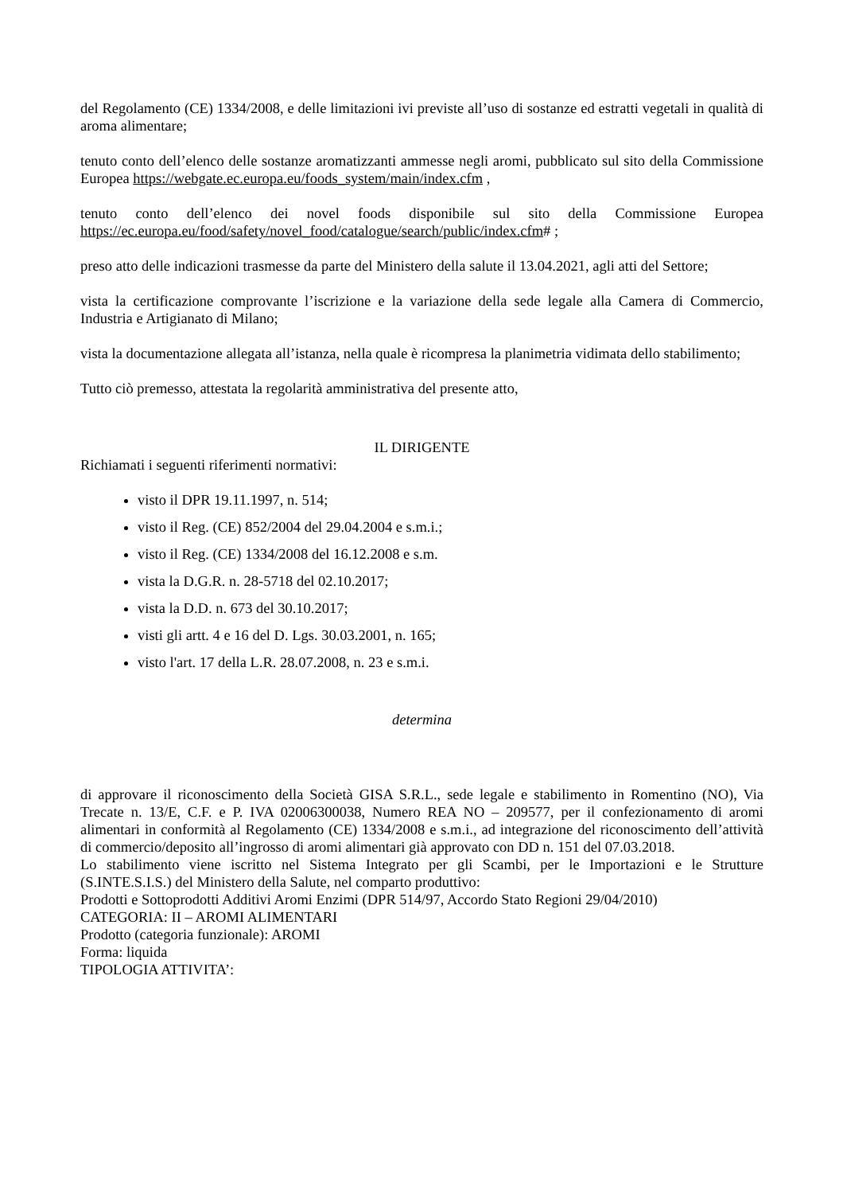del Regolamento (CE) 1334/2008, e delle limitazioni ivi previste all’uso di sostanze ed estratti vegetali in qualità di aroma alimentare;
tenuto conto dell’elenco delle sostanze aromatizzanti ammesse negli aromi, pubblicato sul sito della Commissione Europea https://webgate.ec.europa.eu/foods_system/main/index.cfm ,
tenuto conto dell’elenco dei novel foods disponibile sul sito della Commissione Europea https://ec.europa.eu/food/safety/novel_food/catalogue/search/public/index.cfm# ;
preso atto delle indicazioni trasmesse da parte del Ministero della salute il 13.04.2021, agli atti del Settore;
vista la certificazione comprovante l’iscrizione e la variazione della sede legale alla Camera di Commercio, Industria e Artigianato di Milano;
vista la documentazione allegata all’istanza, nella quale è ricompresa la planimetria vidimata dello stabilimento;
Tutto ciò premesso, attestata la regolarità amministrativa del presente atto,
IL DIRIGENTE
Richiamati i seguenti riferimenti normativi:
visto il DPR 19.11.1997, n. 514;
visto il Reg. (CE) 852/2004 del 29.04.2004 e s.m.i.;
visto il Reg. (CE) 1334/2008 del 16.12.2008 e s.m.
vista la D.G.R. n. 28-5718 del 02.10.2017;
vista la D.D. n. 673 del 30.10.2017;
visti gli artt. 4 e 16 del D. Lgs. 30.03.2001, n. 165;
visto l'art. 17 della L.R. 28.07.2008, n. 23 e s.m.i.
determina
di approvare il riconoscimento della Società GISA S.R.L., sede legale e stabilimento in Romentino (NO), Via Trecate n. 13/E, C.F. e P. IVA 02006300038, Numero REA NO – 209577, per il confezionamento di aromi alimentari in conformità al Regolamento (CE) 1334/2008 e s.m.i., ad integrazione del riconoscimento dell’attività di commercio/deposito all’ingrosso di aromi alimentari già approvato con DD n. 151 del 07.03.2018.
Lo stabilimento viene iscritto nel Sistema Integrato per gli Scambi, per le Importazioni e le Strutture (S.INTE.S.I.S.) del Ministero della Salute, nel comparto produttivo:
Prodotti e Sottoprodotti Additivi Aromi Enzimi (DPR 514/97, Accordo Stato Regioni 29/04/2010)
CATEGORIA: II – AROMI ALIMENTARI
Prodotto (categoria funzionale): AROMI
Forma: liquida
TIPOLOGIA ATTIVITA’: